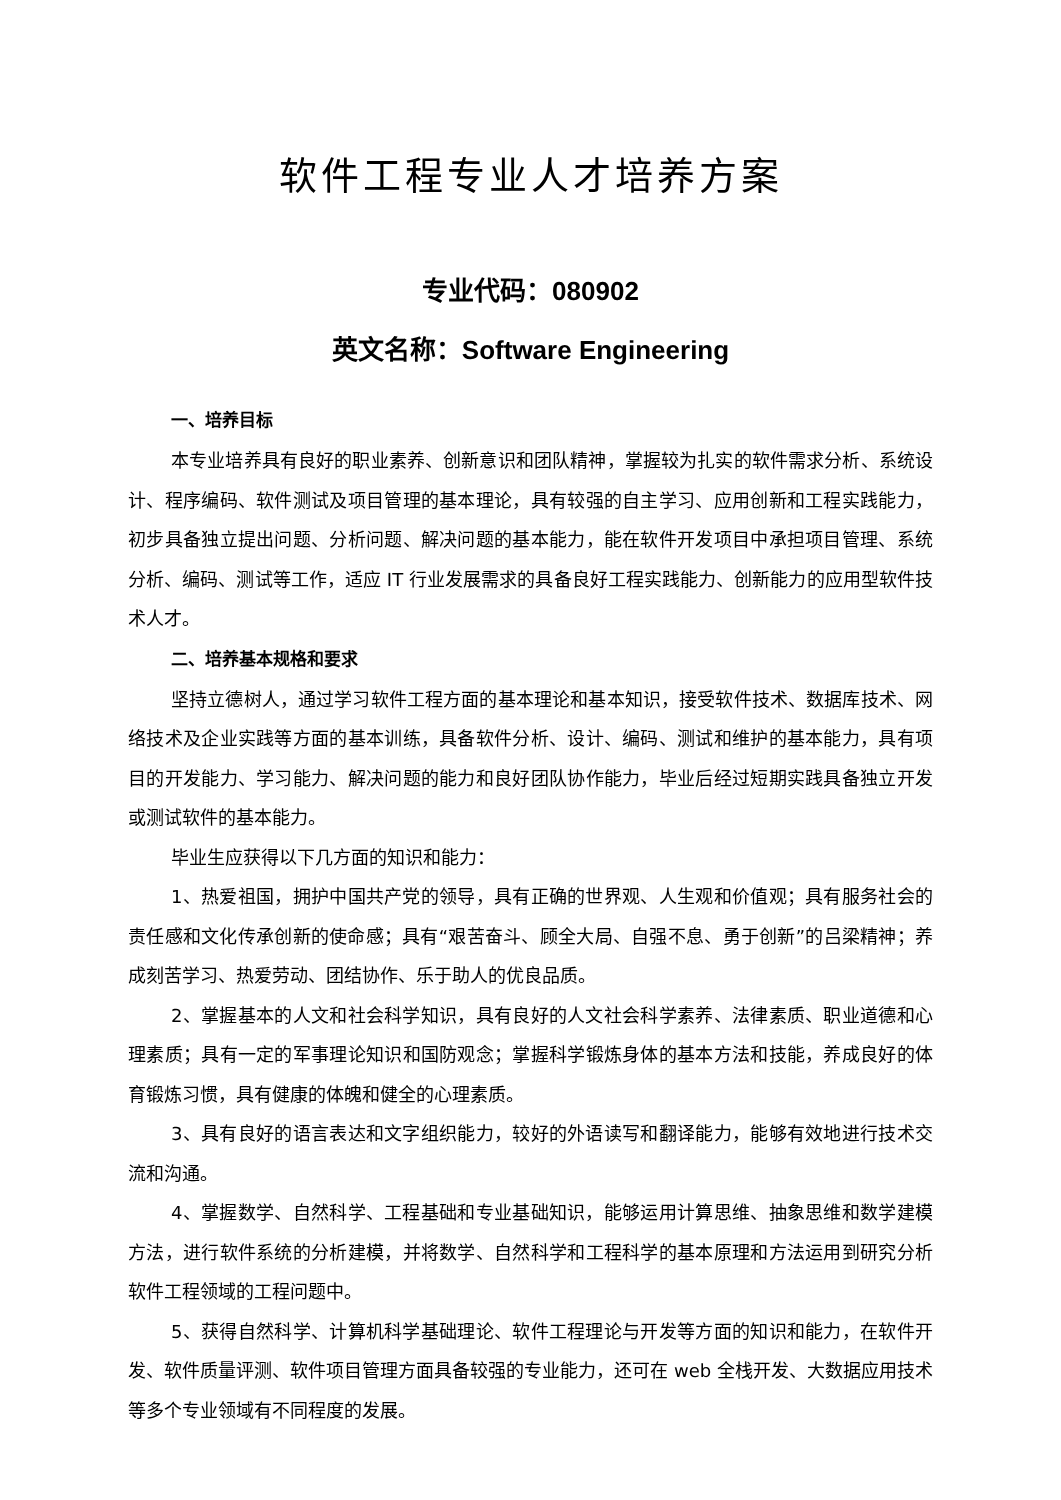软件工程专业人才培养方案
专业代码：080902
英文名称：Software Engineering
一、培养目标
本专业培养具有良好的职业素养、创新意识和团队精神，掌握较为扎实的软件需求分析、系统设计、程序编码、软件测试及项目管理的基本理论，具有较强的自主学习、应用创新和工程实践能力，初步具备独立提出问题、分析问题、解决问题的基本能力，能在软件开发项目中承担项目管理、系统分析、编码、测试等工作，适应 IT 行业发展需求的具备良好工程实践能力、创新能力的应用型软件技术人才。
二、培养基本规格和要求
坚持立德树人，通过学习软件工程方面的基本理论和基本知识，接受软件技术、数据库技术、网络技术及企业实践等方面的基本训练，具备软件分析、设计、编码、测试和维护的基本能力，具有项目的开发能力、学习能力、解决问题的能力和良好团队协作能力，毕业后经过短期实践具备独立开发或测试软件的基本能力。
毕业生应获得以下几方面的知识和能力：
1、热爱祖国，拥护中国共产党的领导，具有正确的世界观、人生观和价值观；具有服务社会的责任感和文化传承创新的使命感；具有“艰苦奋斗、顾全大局、自强不息、勇于创新”的吕梁精神；养成刻苦学习、热爱劳动、团结协作、乐于助人的优良品质。
2、掌握基本的人文和社会科学知识，具有良好的人文社会科学素养、法律素质、职业道德和心理素质；具有一定的军事理论知识和国防观念；掌握科学锻炼身体的基本方法和技能，养成良好的体育锻炼习惯，具有健康的体魄和健全的心理素质。
3、具有良好的语言表达和文字组织能力，较好的外语读写和翻译能力，能够有效地进行技术交流和沟通。
4、掌握数学、自然科学、工程基础和专业基础知识，能够运用计算思维、抽象思维和数学建模方法，进行软件系统的分析建模，并将数学、自然科学和工程科学的基本原理和方法运用到研究分析软件工程领域的工程问题中。
5、获得自然科学、计算机科学基础理论、软件工程理论与开发等方面的知识和能力，在软件开发、软件质量评测、软件项目管理方面具备较强的专业能力，还可在 web 全栈开发、大数据应用技术等多个专业领域有不同程度的发展。